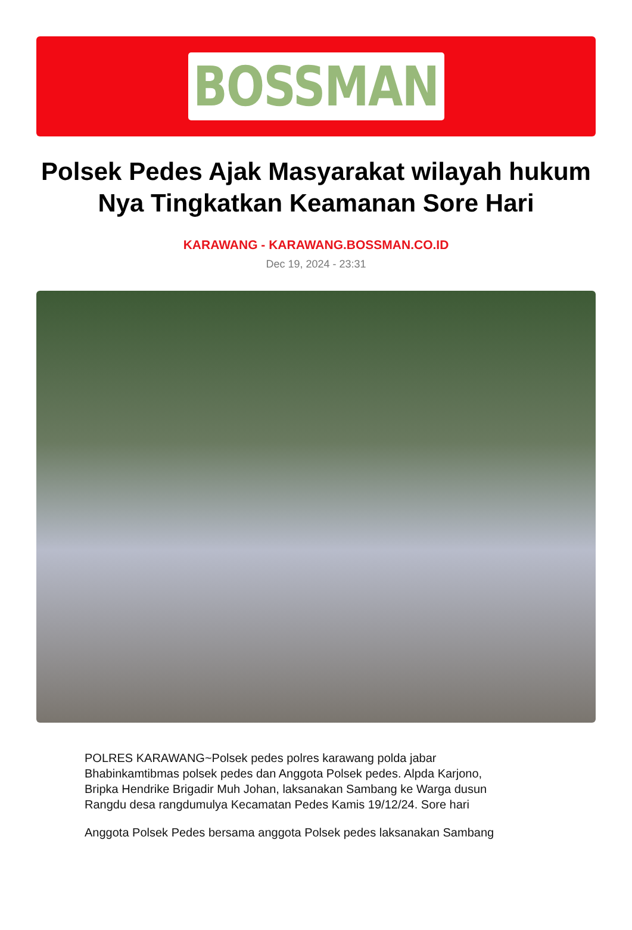BOSSMAN
Polsek Pedes Ajak Masyarakat wilayah hukum Nya Tingkatkan Keamanan Sore Hari
KARAWANG - KARAWANG.BOSSMAN.CO.ID
Dec 19, 2024 - 23:31
POLRES KARAWANG~Polsek pedes polres karawang polda jabar Bhabinkamtibmas polsek pedes dan Anggota Polsek pedes. Alpda Karjono, Bripka Hendrike Brigadir Muh Johan, laksanakan Sambang ke Warga dusun Rangdu desa rangdumulya Kecamatan Pedes Kamis 19/12/24. Sore hari
Anggota Polsek Pedes bersama anggota Polsek pedes laksanakan Sambang